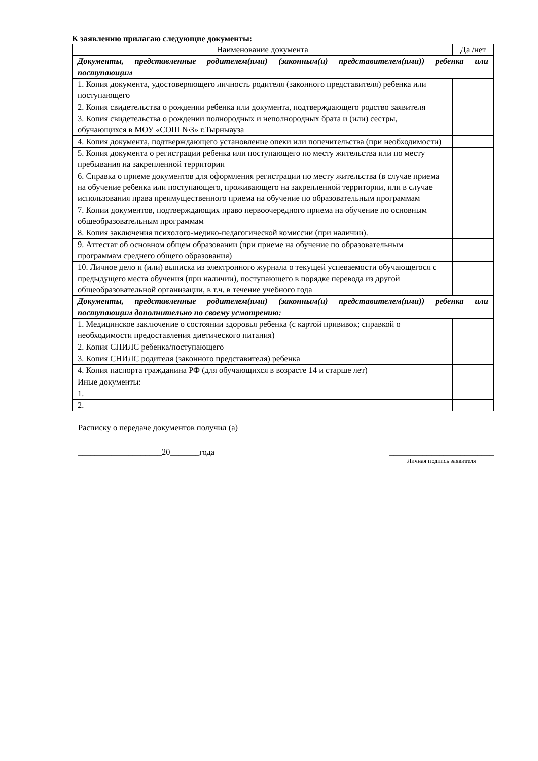К заявлению прилагаю следующие документы:
| Наименование документа | Да /нет |
| --- | --- |
| Документы, представленные родителем(ями) (законным(и) представителем(ями)) ребенка или поступающим | |
| 1. Копия документа, удостоверяющего личность родителя (законного представителя) ребенка или поступающего | |
| 2. Копия свидетельства о рождении ребенка или документа, подтверждающего родство заявителя | |
| 3. Копия свидетельства о рождении полнородных и неполнородных брата и (или) сестры, обучающихся в МОУ «СОШ №3» г.Тырныауза | |
| 4. Копия документа, подтверждающего установление опеки или попечительства (при необходимости) | |
| 5. Копия документа о регистрации ребенка или поступающего по месту жительства или по месту пребывания на закрепленной территории | |
| 6. Справка о приеме документов для оформления регистрации по месту жительства (в случае приема на обучение ребенка или поступающего, проживающего на закрепленной территории, или в случае использования права преимущественного приема на обучение по образовательным программам | |
| 7. Копии документов, подтверждающих право первоочередного приема на обучение по основным общеобразовательным программам | |
| 8. Копия заключения психолого-медико-педагогической комиссии (при наличии). | |
| 9. Аттестат об основном общем образовании (при приеме на обучение по образовательным программам среднего общего образования) | |
| 10. Личное дело и (или) выписка из электронного журнала о текущей успеваемости обучающегося с предыдущего места обучения (при наличии), поступающего в порядке перевода из другой общеобразовательной организации, в т.ч. в течение учебного года | |
| Документы, представленные родителем(ями) (законным(и) представителем(ями)) ребенка или поступающим дополнительно по своему усмотрению: | |
| 1. Медицинское заключение о состоянии здоровья ребенка (с картой прививок; справкой о необходимости предоставления диетического питания) | |
| 2. Копия СНИЛС ребенка/поступающего | |
| 3. Копия СНИЛС родителя (законного представителя) ребенка | |
| 4. Копия паспорта гражданина РФ (для обучающихся в возрасте 14 и старше лет) | |
| Иные документы: | |
| 1. | |
| 2. | |
Расписку о передаче документов получил (а)
____________________20_______года
_________________________
Личная подпись заявителя